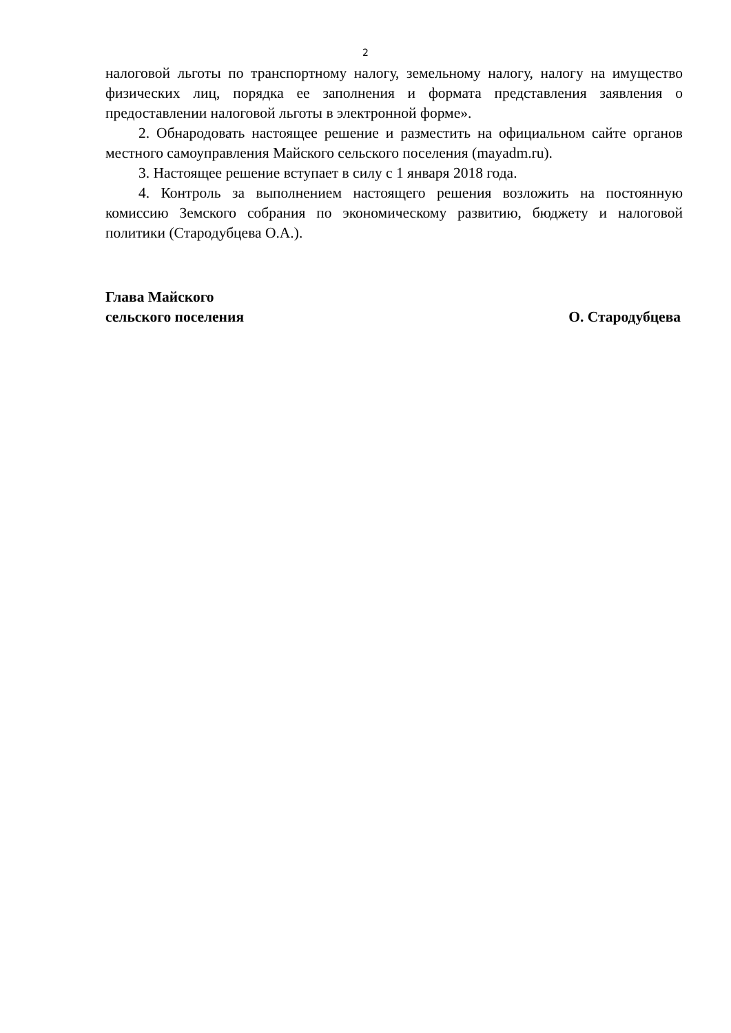2
налоговой льготы по транспортному налогу, земельному налогу, налогу на имущество физических лиц, порядка ее заполнения и формата представления заявления о предоставлении налоговой льготы в электронной форме».
2. Обнародовать настоящее решение и разместить на официальном сайте органов местного самоуправления Майского сельского поселения (mayadm.ru).
3. Настоящее решение вступает в силу с 1 января 2018 года.
4. Контроль за выполнением настоящего решения возложить на постоянную комиссию Земского собрания по экономическому развитию, бюджету и налоговой политики (Стародубцева О.А.).
Глава Майского
сельского поселения О. Стародубцева